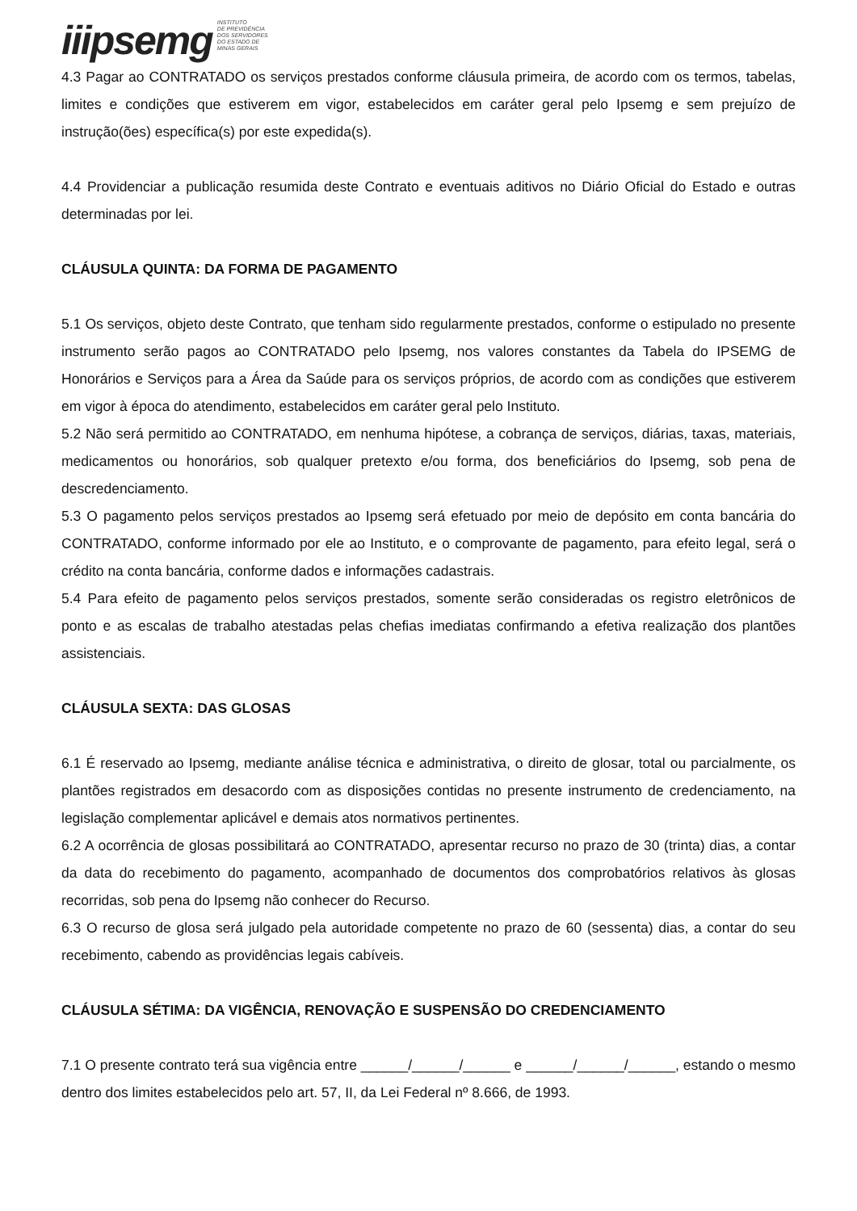iiipsemg INSTITUTO
DE PREVIDÊNCIA
DOS SERVIDORES
DO ESTADO DE
MINAS GERAIS
4.3 Pagar ao CONTRATADO os serviços prestados conforme cláusula primeira, de acordo com os termos, tabelas, limites e condições que estiverem em vigor, estabelecidos em caráter geral pelo Ipsemg e sem prejuízo de instrução(ões) específica(s) por este expedida(s).
4.4 Providenciar a publicação resumida deste Contrato e eventuais aditivos no Diário Oficial do Estado e outras determinadas por lei.
CLÁUSULA QUINTA: DA FORMA DE PAGAMENTO
5.1 Os serviços, objeto deste Contrato, que tenham sido regularmente prestados, conforme o estipulado no presente instrumento serão pagos ao CONTRATADO pelo Ipsemg, nos valores constantes da Tabela do IPSEMG de Honorários e Serviços para a Área da Saúde para os serviços próprios, de acordo com as condições que estiverem em vigor à época do atendimento, estabelecidos em caráter geral pelo Instituto.
5.2 Não será permitido ao CONTRATADO, em nenhuma hipótese, a cobrança de serviços, diárias, taxas, materiais, medicamentos ou honorários, sob qualquer pretexto e/ou forma, dos beneficiários do Ipsemg, sob pena de descredenciamento.
5.3 O pagamento pelos serviços prestados ao Ipsemg será efetuado por meio de depósito em conta bancária do CONTRATADO, conforme informado por ele ao Instituto, e o comprovante de pagamento, para efeito legal, será o crédito na conta bancária, conforme dados e informações cadastrais.
5.4 Para efeito de pagamento pelos serviços prestados, somente serão consideradas os registro eletrônicos de ponto e as escalas de trabalho atestadas pelas chefias imediatas confirmando a efetiva realização dos plantões assistenciais.
CLÁUSULA SEXTA: DAS GLOSAS
6.1 É reservado ao Ipsemg, mediante análise técnica e administrativa, o direito de glosar, total ou parcialmente, os plantões registrados em desacordo com as disposições contidas no presente instrumento de credenciamento, na legislação complementar aplicável e demais atos normativos pertinentes.
6.2 A ocorrência de glosas possibilitará ao CONTRATADO, apresentar recurso no prazo de 30 (trinta) dias, a contar da data do recebimento do pagamento, acompanhado de documentos dos comprobatórios relativos às glosas recorridas, sob pena do Ipsemg não conhecer do Recurso.
6.3 O recurso de glosa será julgado pela autoridade competente no prazo de 60 (sessenta) dias, a contar do seu recebimento, cabendo as providências legais cabíveis.
CLÁUSULA SÉTIMA: DA VIGÊNCIA, RENOVAÇÃO E SUSPENSÃO DO CREDENCIAMENTO
7.1 O presente contrato terá sua vigência entre ______/______/______ e ______/______/______, estando o mesmo dentro dos limites estabelecidos pelo art. 57, II, da Lei Federal nº 8.666, de 1993.